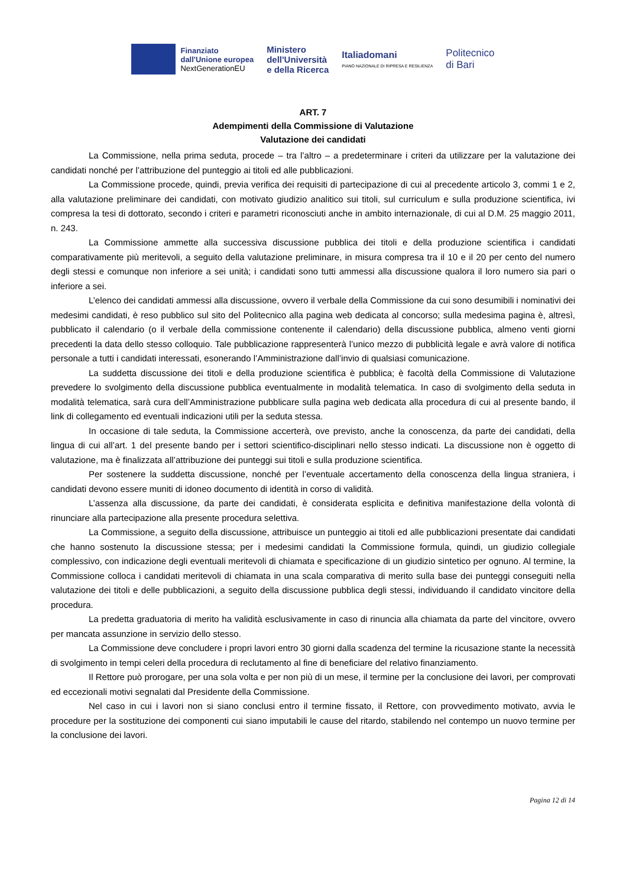Finanziato
dall'Unione europea
NextGenerationEU
Ministero
dell'Università
e della Ricerca
Italiadomani
PIANO NAZIONALE DI RIPRESA E RESILIENZA
Politecnico
di Bari
ART. 7
Adempimenti della Commissione di Valutazione
Valutazione dei candidati
La Commissione, nella prima seduta, procede – tra l’altro – a predeterminare i criteri da utilizzare per la valutazione dei candidati nonché per l’attribuzione del punteggio ai titoli ed alle pubblicazioni.
La Commissione procede, quindi, previa verifica dei requisiti di partecipazione di cui al precedente articolo 3, commi 1 e 2, alla valutazione preliminare dei candidati, con motivato giudizio analitico sui titoli, sul curriculum e sulla produzione scientifica, ivi compresa la tesi di dottorato, secondo i criteri e parametri riconosciuti anche in ambito internazionale, di cui al D.M. 25 maggio 2011, n. 243.
La Commissione ammette alla successiva discussione pubblica dei titoli e della produzione scientifica i candidati comparativamente più meritevoli, a seguito della valutazione preliminare, in misura compresa tra il 10 e il 20 per cento del numero degli stessi e comunque non inferiore a sei unità; i candidati sono tutti ammessi alla discussione qualora il loro numero sia pari o inferiore a sei.
L’elenco dei candidati ammessi alla discussione, ovvero il verbale della Commissione da cui sono desumibili i nominativi dei medesimi candidati, è reso pubblico sul sito del Politecnico alla pagina web dedicata al concorso; sulla medesima pagina è, altresì, pubblicato il calendario (o il verbale della commissione contenente il calendario) della discussione pubblica, almeno venti giorni precedenti la data dello stesso colloquio. Tale pubblicazione rappresenterà l’unico mezzo di pubblicità legale e avrà valore di notifica personale a tutti i candidati interessati, esonerando l’Amministrazione dall’invio di qualsiasi comunicazione.
La suddetta discussione dei titoli e della produzione scientifica è pubblica; è facoltà della Commissione di Valutazione prevedere lo svolgimento della discussione pubblica eventualmente in modalità telematica. In caso di svolgimento della seduta in modalità telematica, sarà cura dell’Amministrazione pubblicare sulla pagina web dedicata alla procedura di cui al presente bando, il link di collegamento ed eventuali indicazioni utili per la seduta stessa.
In occasione di tale seduta, la Commissione accerterà, ove previsto, anche la conoscenza, da parte dei candidati, della lingua di cui all’art. 1 del presente bando per i settori scientifico-disciplinari nello stesso indicati. La discussione non è oggetto di valutazione, ma è finalizzata all’attribuzione dei punteggi sui titoli e sulla produzione scientifica.
Per sostenere la suddetta discussione, nonché per l’eventuale accertamento della conoscenza della lingua straniera, i candidati devono essere muniti di idoneo documento di identità in corso di validità.
L’assenza alla discussione, da parte dei candidati, è considerata esplicita e definitiva manifestazione della volontà di rinunciare alla partecipazione alla presente procedura selettiva.
La Commissione, a seguito della discussione, attribuisce un punteggio ai titoli ed alle pubblicazioni presentate dai candidati che hanno sostenuto la discussione stessa; per i medesimi candidati la Commissione formula, quindi, un giudizio collegiale complessivo, con indicazione degli eventuali meritevoli di chiamata e specificazione di un giudizio sintetico per ognuno. Al termine, la Commissione colloca i candidati meritevoli di chiamata in una scala comparativa di merito sulla base dei punteggi conseguiti nella valutazione dei titoli e delle pubblicazioni, a seguito della discussione pubblica degli stessi, individuando il candidato vincitore della procedura.
La predetta graduatoria di merito ha validità esclusivamente in caso di rinuncia alla chiamata da parte del vincitore, ovvero per mancata assunzione in servizio dello stesso.
La Commissione deve concludere i propri lavori entro 30 giorni dalla scadenza del termine la ricusazione stante la necessità di svolgimento in tempi celeri della procedura di reclutamento al fine di beneficiare del relativo finanziamento.
Il Rettore può prorogare, per una sola volta e per non più di un mese, il termine per la conclusione dei lavori, per comprovati ed eccezionali motivi segnalati dal Presidente della Commissione.
Nel caso in cui i lavori non si siano conclusi entro il termine fissato, il Rettore, con provvedimento motivato, avvia le procedure per la sostituzione dei componenti cui siano imputabili le cause del ritardo, stabilendo nel contempo un nuovo termine per la conclusione dei lavori.
Pagina 12 di 14